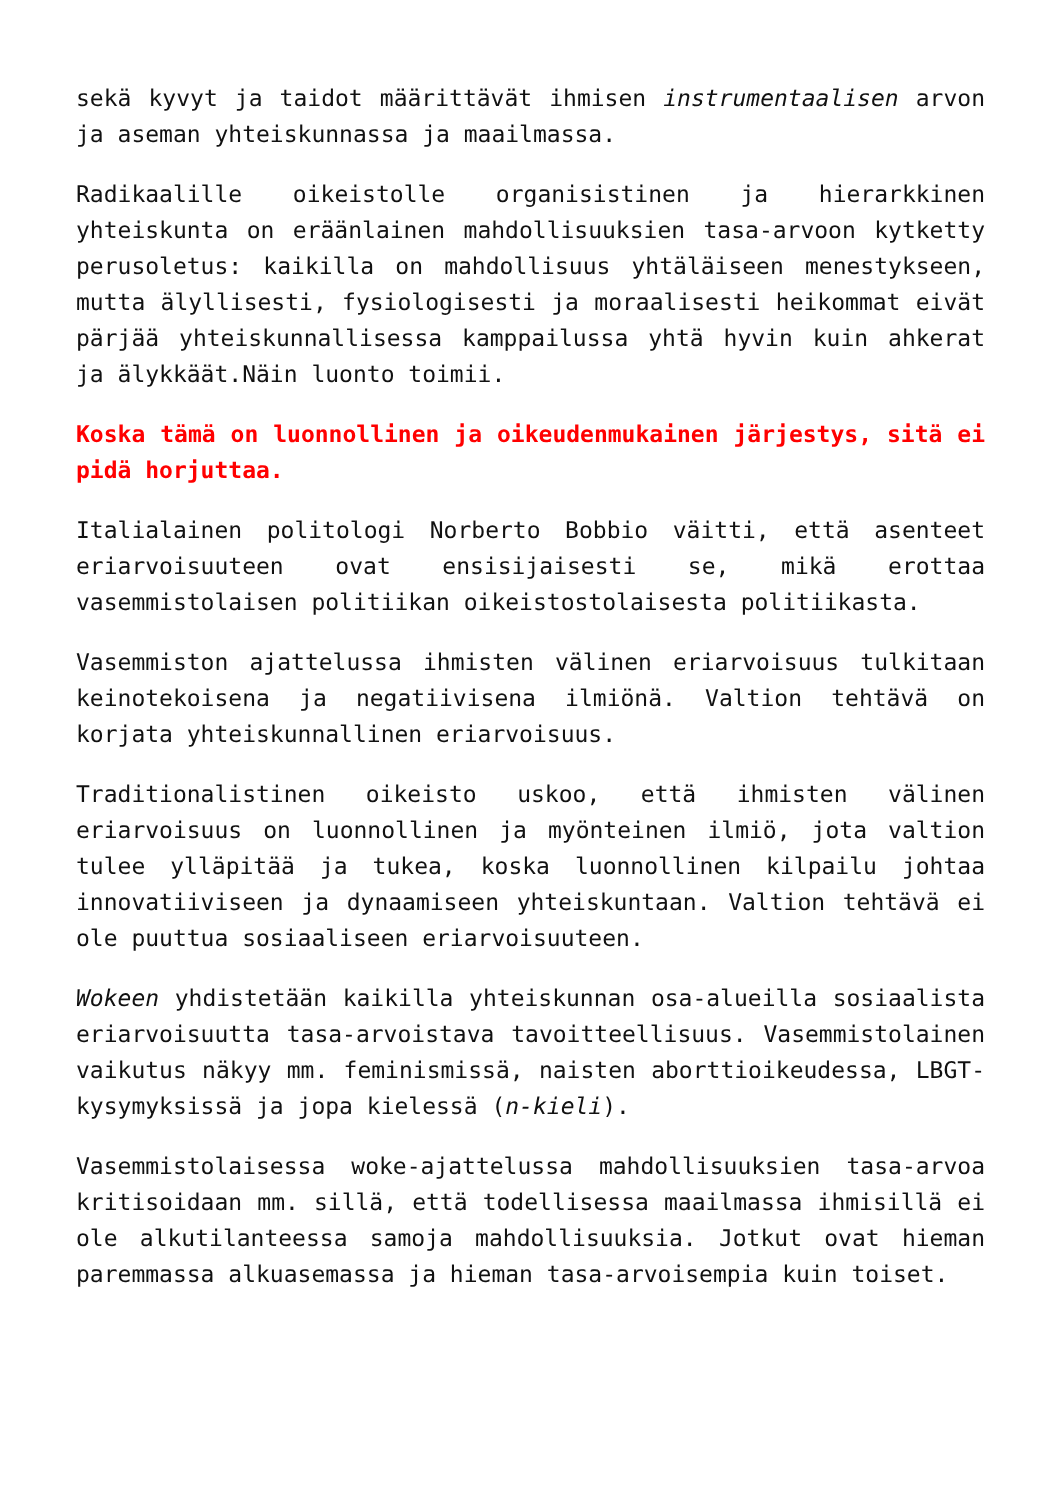sekä kyvyt ja taidot määrittävät ihmisen instrumentaalisen arvon ja aseman yhteiskunnassa ja maailmassa.
Radikaalille oikeistolle organisistinen ja hierarkkinen yhteiskunta on eräänlainen mahdollisuuksien tasa-arvoon kytketty perusoletus: kaikilla on mahdollisuus yhtäläiseen menestykseen, mutta älyllisesti, fysiologisesti ja moraalisesti heikommat eivät pärjää yhteiskunnallisessa kamppailussa yhtä hyvin kuin ahkerat ja älykkäät.Näin luonto toimii.
Koska tämä on luonnollinen ja oikeudenmukainen järjestys, sitä ei pidä horjuttaa.
Italialainen politologi Norberto Bobbio väitti, että asenteet eriarvoisuuteen ovat ensisijaisesti se, mikä erottaa vasemmistolaisen politiikan oikeistostolaisesta politiikasta.
Vasemmiston ajattelussa ihmisten välinen eriarvoisuus tulkitaan keinotekoisena ja negatiivisena ilmiönä. Valtion tehtävä on korjata yhteiskunnallinen eriarvoisuus.
Traditionalistinen oikeisto uskoo, että ihmisten välinen eriarvoisuus on luonnollinen ja myönteinen ilmiö, jota valtion tulee ylläpitää ja tukea, koska luonnollinen kilpailu johtaa innovatiiviseen ja dynaamiseen yhteiskuntaan. Valtion tehtävä ei ole puuttua sosiaaliseen eriarvoisuuteen.
Wokeen yhdistetään kaikilla yhteiskunnan osa-alueilla sosiaalista eriarvoisuutta tasa-arvoistava tavoitteellisuus. Vasemmistolainen vaikutus näkyy mm. feminismissä, naisten aborttioikeudessa, LBGT-kysymyksissä ja jopa kielessä (n-kieli).
Vasemmistolaisessa woke-ajattelussa mahdollisuuksien tasa-arvoa kritisoidaan mm. sillä, että todellisessa maailmassa ihmisillä ei ole alkutilanteessa samoja mahdollisuuksia. Jotkut ovat hieman paremmassa alkuasemassa ja hieman tasa-arvoisempia kuin toiset.